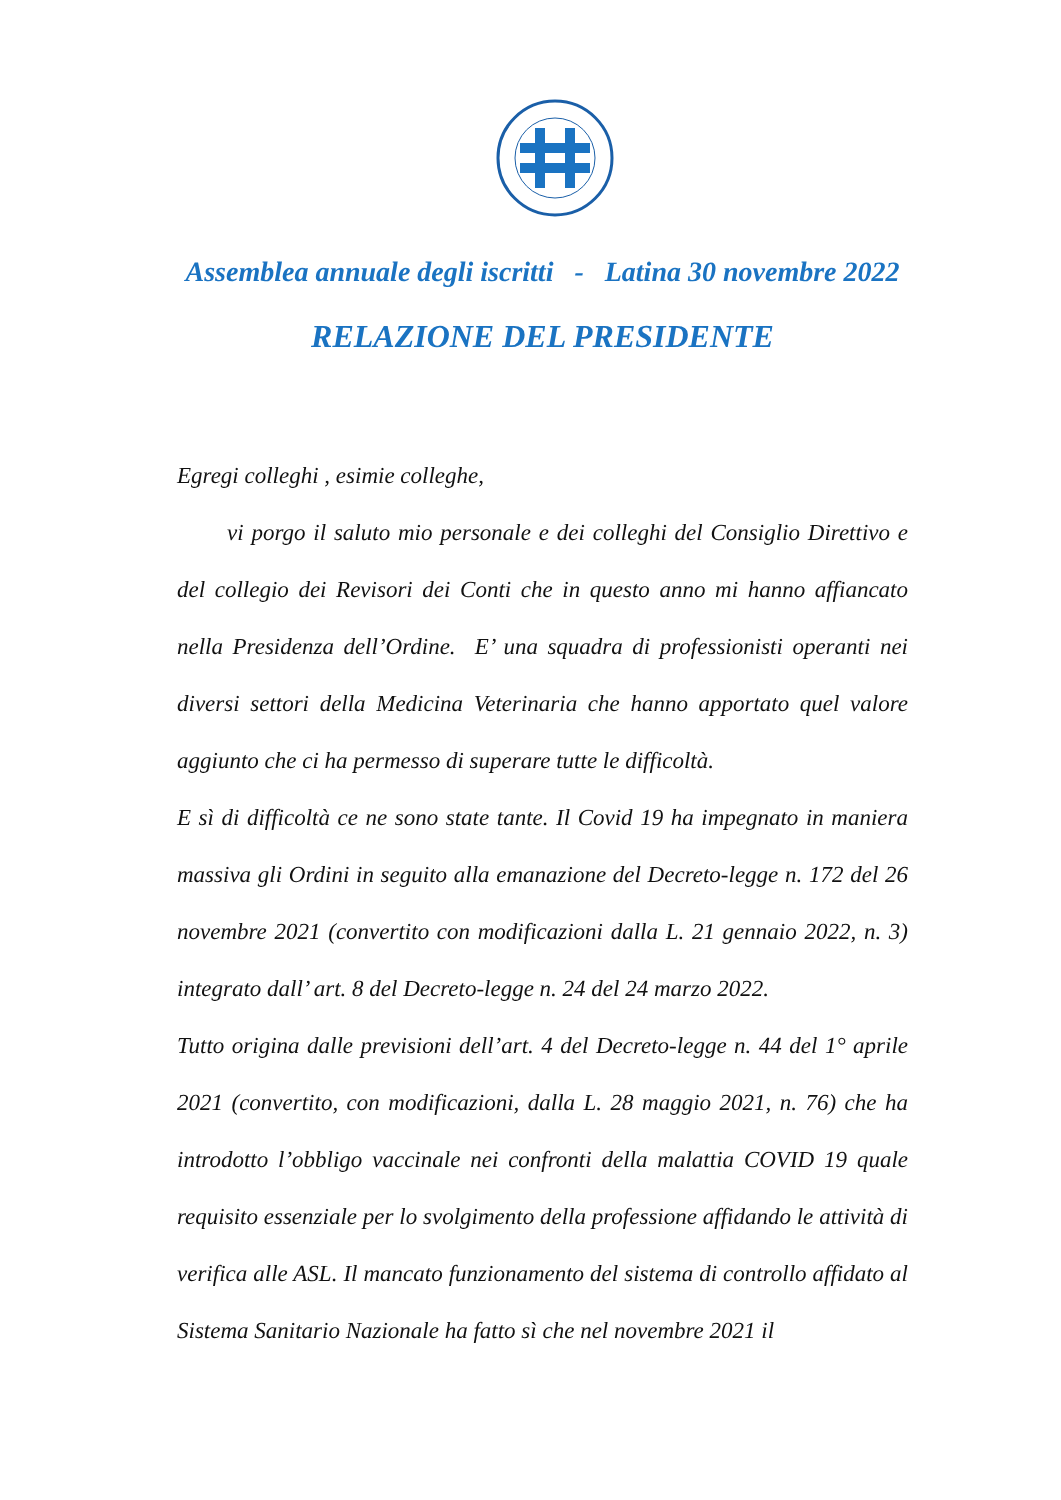Assemblea annuale degli iscritti - Latina 30 novembre 2022
RELAZIONE DEL PRESIDENTE
Egregi colleghi , esimie colleghe,
vi porgo il saluto mio personale e dei colleghi del Consiglio Direttivo e del collegio dei Revisori dei Conti che in questo anno mi hanno affiancato nella Presidenza dell’Ordine. E’ una squadra di professionisti operanti nei diversi settori della Medicina Veterinaria che hanno apportato quel valore aggiunto che ci ha permesso di superare tutte le difficoltà.
E sì di difficoltà ce ne sono state tante. Il Covid 19 ha impegnato in maniera massiva gli Ordini in seguito alla emanazione del Decreto-legge n. 172 del 26 novembre 2021 (convertito con modificazioni dalla L. 21 gennaio 2022, n. 3) integrato dall’ art. 8 del Decreto-legge n. 24 del 24 marzo 2022.
Tutto origina dalle previsioni dell’art. 4 del Decreto-legge n. 44 del 1° aprile 2021 (convertito, con modificazioni, dalla L. 28 maggio 2021, n. 76) che ha introdotto l’obbligo vaccinale nei confronti della malattia COVID 19 quale requisito essenziale per lo svolgimento della professione affidando le attività di verifica alle ASL. Il mancato funzionamento del sistema di controllo affidato al Sistema Sanitario Nazionale ha fatto sì che nel novembre 2021 il